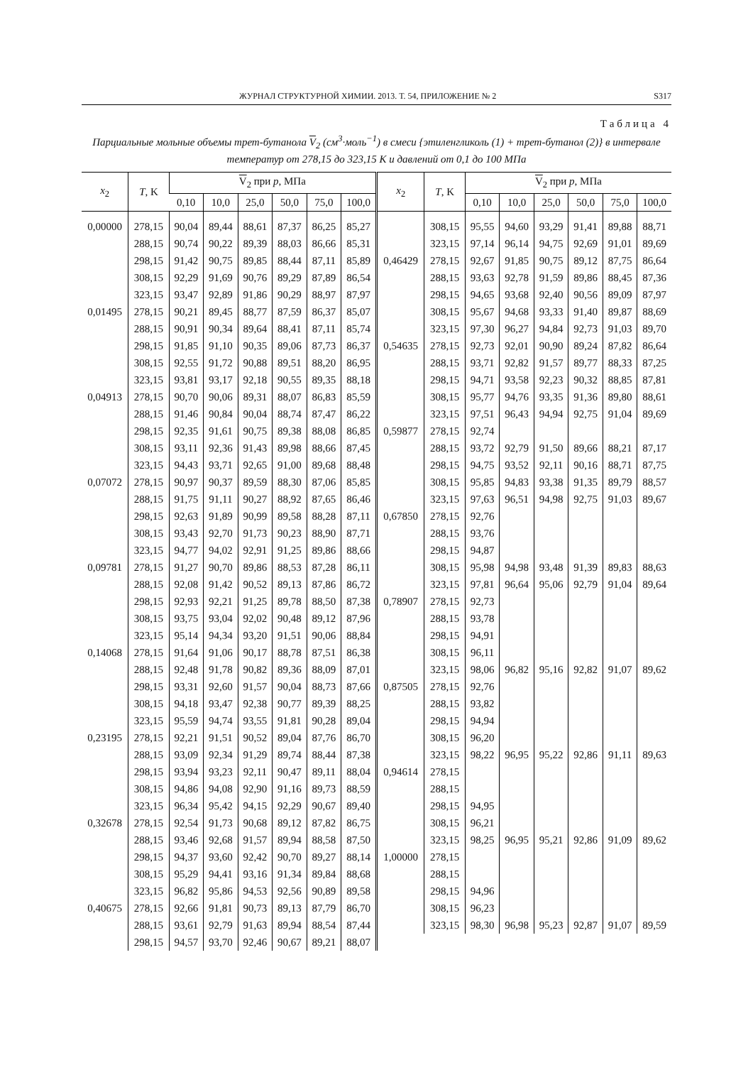ЖУРНАЛ СТРУКТУРНОЙ ХИМИИ. 2013. Т. 54, ПРИЛОЖЕНИЕ № 2 S317
Таблица 4
Парциальные мольные объемы трет-бутанола V<sub>2</sub> (см<sup>3</sup>·моль<sup>−1</sup>) в смеси {этиленгликоль (1) + трет-бутанол (2)} в интервале температур от 278,15 до 323,15 K и давлений от 0,1 до 100 МПа
| x<sub>2</sub> | T , K | V<sub>2</sub> при p , МПа | | | | | | x<sub>2</sub> | T , K | V<sub>2</sub> при p , МПа | | | | | |
| --- | --- | --- | --- | --- | --- | --- | --- | --- | --- | --- | --- | --- | --- | --- | --- |
| | | 0,10 | 10,0 | 25,0 | 50,0 | 75,0 | 100,0 | | | 0,10 | 10,0 | 25,0 | 50,0 | 75,0 | 100,0 |
| 0,00000 | 278,15 | 90,04 | 89,44 | 88,61 | 87,37 | 86,25 | 85,27 | | 308,15 | 95,55 | 94,60 | 93,29 | 91,41 | 89,88 | 88,71 |
| | 288,15 | 90,74 | 90,22 | 89,39 | 88,03 | 86,66 | 85,31 | | 323,15 | 97,14 | 96,14 | 94,75 | 92,69 | 91,01 | 89,69 |
| | 298,15 | 91,42 | 90,75 | 89,85 | 88,44 | 87,11 | 85,89 | 0,46429 | 278,15 | 92,67 | 91,85 | 90,75 | 89,12 | 87,75 | 86,64 |
| | 308,15 | 92,29 | 91,69 | 90,76 | 89,29 | 87,89 | 86,54 | | 288,15 | 93,63 | 92,78 | 91,59 | 89,86 | 88,45 | 87,36 |
| | 323,15 | 93,47 | 92,89 | 91,86 | 90,29 | 88,97 | 87,97 | | 298,15 | 94,65 | 93,68 | 92,40 | 90,56 | 89,09 | 87,97 |
| 0,01495 | 278,15 | 90,21 | 89,45 | 88,77 | 87,59 | 86,37 | 85,07 | | 308,15 | 95,67 | 94,68 | 93,33 | 91,40 | 89,87 | 88,69 |
| | 288,15 | 90,91 | 90,34 | 89,64 | 88,41 | 87,11 | 85,74 | | 323,15 | 97,30 | 96,27 | 94,84 | 92,73 | 91,03 | 89,70 |
| | 298,15 | 91,85 | 91,10 | 90,35 | 89,06 | 87,73 | 86,37 | 0,54635 | 278,15 | 92,73 | 92,01 | 90,90 | 89,24 | 87,82 | 86,64 |
| | 308,15 | 92,55 | 91,72 | 90,88 | 89,51 | 88,20 | 86,95 | | 288,15 | 93,71 | 92,82 | 91,57 | 89,77 | 88,33 | 87,25 |
| | 323,15 | 93,81 | 93,17 | 92,18 | 90,55 | 89,35 | 88,18 | | 298,15 | 94,71 | 93,58 | 92,23 | 90,32 | 88,85 | 87,81 |
| 0,04913 | 278,15 | 90,70 | 90,06 | 89,31 | 88,07 | 86,83 | 85,59 | | 308,15 | 95,77 | 94,76 | 93,35 | 91,36 | 89,80 | 88,61 |
| | 288,15 | 91,46 | 90,84 | 90,04 | 88,74 | 87,47 | 86,22 | | 323,15 | 97,51 | 96,43 | 94,94 | 92,75 | 91,04 | 89,69 |
| | 298,15 | 92,35 | 91,61 | 90,75 | 89,38 | 88,08 | 86,85 | 0,59877 | 278,15 | 92,74 | | | | | |
| | 308,15 | 93,11 | 92,36 | 91,43 | 89,98 | 88,66 | 87,45 | | 288,15 | 93,72 | 92,79 | 91,50 | 89,66 | 88,21 | 87,17 |
| | 323,15 | 94,43 | 93,71 | 92,65 | 91,00 | 89,68 | 88,48 | | 298,15 | 94,75 | 93,52 | 92,11 | 90,16 | 88,71 | 87,75 |
| 0,07072 | 278,15 | 90,97 | 90,37 | 89,59 | 88,30 | 87,06 | 85,85 | | 308,15 | 95,85 | 94,83 | 93,38 | 91,35 | 89,79 | 88,57 |
| | 288,15 | 91,75 | 91,11 | 90,27 | 88,92 | 87,65 | 86,46 | | 323,15 | 97,63 | 96,51 | 94,98 | 92,75 | 91,03 | 89,67 |
| | 298,15 | 92,63 | 91,89 | 90,99 | 89,58 | 88,28 | 87,11 | 0,67850 | 278,15 | 92,76 | | | | | |
| | 308,15 | 93,43 | 92,70 | 91,73 | 90,23 | 88,90 | 87,71 | | 288,15 | 93,76 | | | | | |
| | 323,15 | 94,77 | 94,02 | 92,91 | 91,25 | 89,86 | 88,66 | | 298,15 | 94,87 | | | | | |
| 0,09781 | 278,15 | 91,27 | 90,70 | 89,86 | 88,53 | 87,28 | 86,11 | | 308,15 | 95,98 | 94,98 | 93,48 | 91,39 | 89,83 | 88,63 |
| | 288,15 | 92,08 | 91,42 | 90,52 | 89,13 | 87,86 | 86,72 | | 323,15 | 97,81 | 96,64 | 95,06 | 92,79 | 91,04 | 89,64 |
| | 298,15 | 92,93 | 92,21 | 91,25 | 89,78 | 88,50 | 87,38 | 0,78907 | 278,15 | 92,73 | | | | | |
| | 308,15 | 93,75 | 93,04 | 92,02 | 90,48 | 89,12 | 87,96 | | 288,15 | 93,78 | | | | | |
| | 323,15 | 95,14 | 94,34 | 93,20 | 91,51 | 90,06 | 88,84 | | 298,15 | 94,91 | | | | | |
| 0,14068 | 278,15 | 91,64 | 91,06 | 90,17 | 88,78 | 87,51 | 86,38 | | 308,15 | 96,11 | | | | | |
| | 288,15 | 92,48 | 91,78 | 90,82 | 89,36 | 88,09 | 87,01 | | 323,15 | 98,06 | 96,82 | 95,16 | 92,82 | 91,07 | 89,62 |
| | 298,15 | 93,31 | 92,60 | 91,57 | 90,04 | 88,73 | 87,66 | 0,87505 | 278,15 | 92,76 | | | | | |
| | 308,15 | 94,18 | 93,47 | 92,38 | 90,77 | 89,39 | 88,25 | | 288,15 | 93,82 | | | | | |
| | 323,15 | 95,59 | 94,74 | 93,55 | 91,81 | 90,28 | 89,04 | | 298,15 | 94,94 | | | | | |
| 0,23195 | 278,15 | 92,21 | 91,51 | 90,52 | 89,04 | 87,76 | 86,70 | | 308,15 | 96,20 | | | | | |
| | 288,15 | 93,09 | 92,34 | 91,29 | 89,74 | 88,44 | 87,38 | | 323,15 | 98,22 | 96,95 | 95,22 | 92,86 | 91,11 | 89,63 |
| | 298,15 | 93,94 | 93,23 | 92,11 | 90,47 | 89,11 | 88,04 | 0,94614 | 278,15 | | | | | | |
| | 308,15 | 94,86 | 94,08 | 92,90 | 91,16 | 89,73 | 88,59 | | 288,15 | | | | | | |
| | 323,15 | 96,34 | 95,42 | 94,15 | 92,29 | 90,67 | 89,40 | | 298,15 | 94,95 | | | | | |
| 0,32678 | 278,15 | 92,54 | 91,73 | 90,68 | 89,12 | 87,82 | 86,75 | | 308,15 | 96,21 | | | | | |
| | 288,15 | 93,46 | 92,68 | 91,57 | 89,94 | 88,58 | 87,50 | | 323,15 | 98,25 | 96,95 | 95,21 | 92,86 | 91,09 | 89,62 |
| | 298,15 | 94,37 | 93,60 | 92,42 | 90,70 | 89,27 | 88,14 | 1,00000 | 278,15 | | | | | | |
| | 308,15 | 95,29 | 94,41 | 93,16 | 91,34 | 89,84 | 88,68 | | 288,15 | | | | | | |
| | 323,15 | 96,82 | 95,86 | 94,53 | 92,56 | 90,89 | 89,58 | | 298,15 | 94,96 | | | | | |
| 0,40675 | 278,15 | 92,66 | 91,81 | 90,73 | 89,13 | 87,79 | 86,70 | | 308,15 | 96,23 | | | | | |
| | 288,15 | 93,61 | 92,79 | 91,63 | 89,94 | 88,54 | 87,44 | | 323,15 | 98,30 | 96,98 | 95,23 | 92,87 | 91,07 | 89,59 |
| | 298,15 | 94,57 | 93,70 | 92,46 | 90,67 | 89,21 | 88,07 | | | | | | | | |